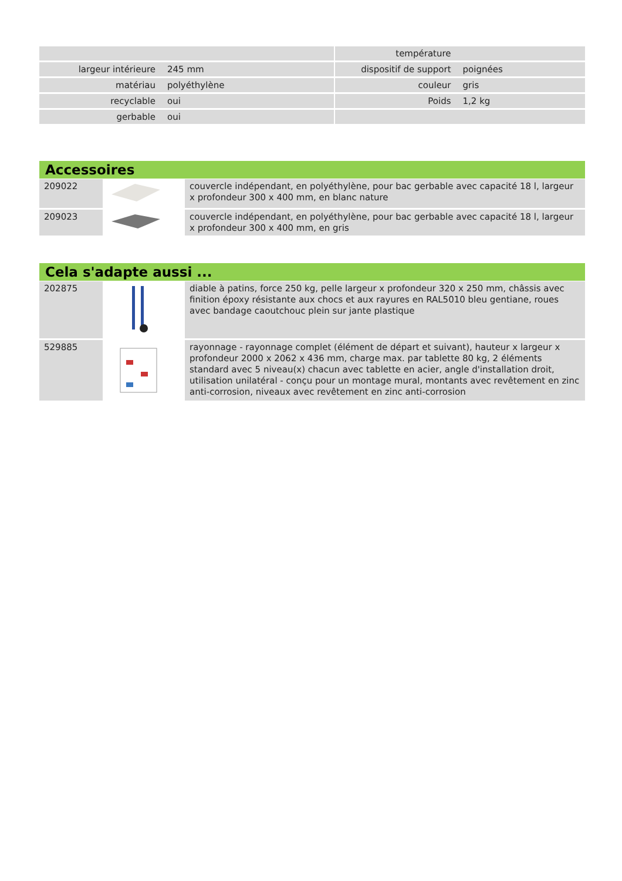| | | | température | |
| largeur intérieure | 245 mm | | dispositif de support | poignées |
| matériau | polyéthylène | | couleur | gris |
| recyclable | oui | | Poids | 1,2 kg |
| gerbable | oui | | | |
Accessoires
| 209022 | | couvercle indépendant, en polyéthylène, pour bac gerbable avec capacité 18 l, largeur x profondeur 300 x 400 mm, en blanc nature |
| 209023 | | couvercle indépendant, en polyéthylène, pour bac gerbable avec capacité 18 l, largeur x profondeur 300 x 400 mm, en gris |
Cela s'adapte aussi ...
| 202875 | | diable à patins, force 250 kg, pelle largeur x profondeur 320 x 250 mm, châssis avec finition époxy résistante aux chocs et aux rayures en RAL5010 bleu gentiane, roues avec bandage caoutchouc plein sur jante plastique |
| 529885 | | rayonnage - rayonnage complet (élément de départ et suivant), hauteur x largeur x profondeur 2000 x 2062 x 436 mm, charge max. par tablette 80 kg, 2 éléments standard avec 5 niveau(x) chacun avec tablette en acier, angle d'installation droit, utilisation unilatéral - conçu pour un montage mural, montants avec revêtement en zinc anti-corrosion, niveaux avec revêtement en zinc anti-corrosion |